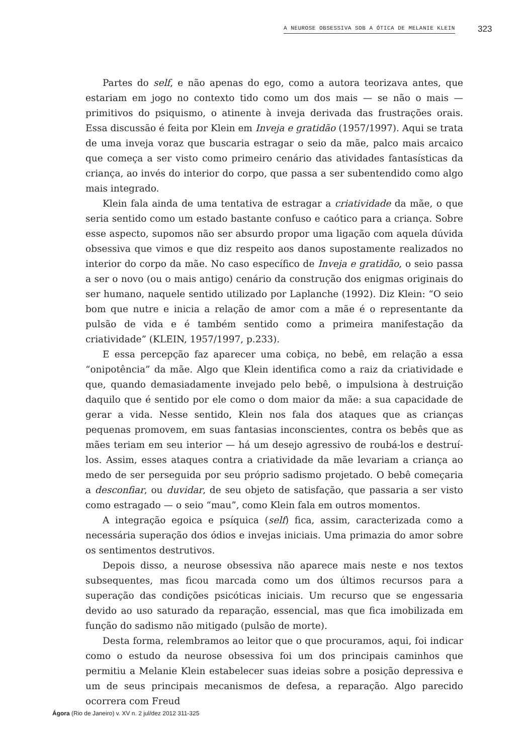A NEUROSE OBSESSIVA SOB A ÓTICA DE MELANIE KLEIN 323
Partes do self, e não apenas do ego, como a autora teorizava antes, que estariam em jogo no contexto tido como um dos mais — se não o mais — primitivos do psiquismo, o atinente à inveja derivada das frustrações orais. Essa discussão é feita por Klein em Inveja e gratidão (1957/1997). Aqui se trata de uma inveja voraz que buscaria estragar o seio da mãe, palco mais arcaico que começa a ser visto como primeiro cenário das atividades fantasísticas da criança, ao invés do interior do corpo, que passa a ser subentendido como algo mais integrado.
Klein fala ainda de uma tentativa de estragar a criatividade da mãe, o que seria sentido como um estado bastante confuso e caótico para a criança. Sobre esse aspecto, supomos não ser absurdo propor uma ligação com aquela dúvida obsessiva que vimos e que diz respeito aos danos supostamente realizados no interior do corpo da mãe. No caso específico de Inveja e gratidão, o seio passa a ser o novo (ou o mais antigo) cenário da construção dos enigmas originais do ser humano, naquele sentido utilizado por Laplanche (1992). Diz Klein: “O seio bom que nutre e inicia a relação de amor com a mãe é o representante da pulsão de vida e é também sentido como a primeira manifestação da criatividade” (KLEIN, 1957/1997, p.233).
E essa percepção faz aparecer uma cobiça, no bebê, em relação a essa “onipotência” da mãe. Algo que Klein identifica como a raiz da criatividade e que, quando demasiadamente invejado pelo bebê, o impulsiona à destruição daquilo que é sentido por ele como o dom maior da mãe: a sua capacidade de gerar a vida. Nesse sentido, Klein nos fala dos ataques que as crianças pequenas promovem, em suas fantasias inconscientes, contra os bebês que as mães teriam em seu interior — há um desejo agressivo de roubá-los e destruí-los. Assim, esses ataques contra a criatividade da mãe levariam a criança ao medo de ser perseguida por seu próprio sadismo projetado. O bebê começaria a desconfiar, ou duvidar, de seu objeto de satisfação, que passaria a ser visto como estragado — o seio “mau”, como Klein fala em outros momentos.
A integração egoica e psíquica (self) fica, assim, caracterizada como a necessária superação dos ódios e invejas iniciais. Uma primazia do amor sobre os sentimentos destrutivos.
Depois disso, a neurose obsessiva não aparece mais neste e nos textos subsequentes, mas ficou marcada como um dos últimos recursos para a superação das condições psicóticas iniciais. Um recurso que se engessaria devido ao uso saturado da reparação, essencial, mas que fica imobilizada em função do sadismo não mitigado (pulsão de morte).
Desta forma, relembramos ao leitor que o que procuramos, aqui, foi indicar como o estudo da neurose obsessiva foi um dos principais caminhos que permitiu a Melanie Klein estabelecer suas ideias sobre a posição depressiva e um de seus principais mecanismos de defesa, a reparação. Algo parecido ocorrera com Freud
Ágora (Rio de Janeiro) v. XV n. 2 jul/dez 2012 311-325